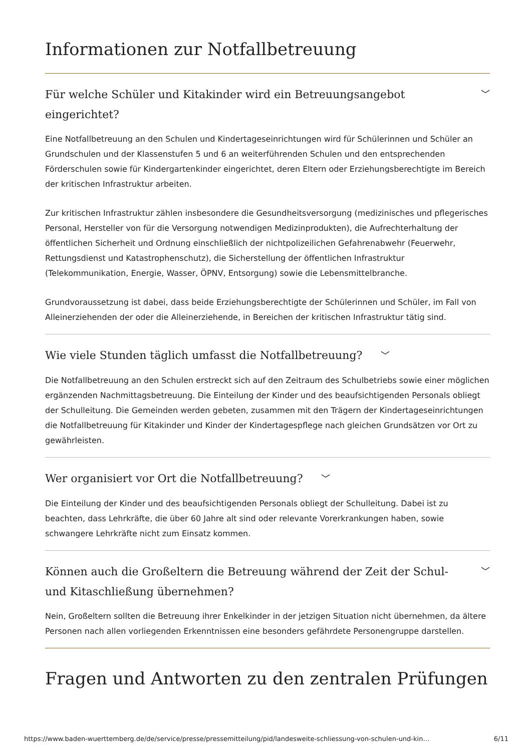Informationen zur Notfallbetreuung
Für welche Schüler und Kitakinder wird ein Betreuungsangebot eingerichtet? ﹀
Eine Notfallbetreuung an den Schulen und Kindertageseinrichtungen wird für Schülerinnen und Schüler an Grundschulen und der Klassenstufen 5 und 6 an weiterführenden Schulen und den entsprechenden Förderschulen sowie für Kindergartenkinder eingerichtet, deren Eltern oder Erziehungsberechtigte im Bereich der kritischen Infrastruktur arbeiten.
Zur kritischen Infrastruktur zählen insbesondere die Gesundheitsversorgung (medizinisches und pflegerisches Personal, Hersteller von für die Versorgung notwendigen Medizinprodukten), die Aufrechterhaltung der öffentlichen Sicherheit und Ordnung einschließlich der nichtpolizeilichen Gefahrenabwehr (Feuerwehr, Rettungsdienst und Katastrophenschutz), die Sicherstellung der öffentlichen Infrastruktur (Telekommunikation, Energie, Wasser, ÖPNV, Entsorgung) sowie die Lebensmittelbranche.
Grundvoraussetzung ist dabei, dass beide Erziehungsberechtigte der Schülerinnen und Schüler, im Fall von Alleinerziehenden der oder die Alleinerziehende, in Bereichen der kritischen Infrastruktur tätig sind.
Wie viele Stunden täglich umfasst die Notfallbetreuung? ﹀
Die Notfallbetreuung an den Schulen erstreckt sich auf den Zeitraum des Schulbetriebs sowie einer möglichen ergänzenden Nachmittagsbetreuung. Die Einteilung der Kinder und des beaufsichtigenden Personals obliegt der Schulleitung. Die Gemeinden werden gebeten, zusammen mit den Trägern der Kindertageseinrichtungen die Notfallbetreuung für Kitakinder und Kinder der Kindertagespflege nach gleichen Grundsätzen vor Ort zu gewährleisten.
Wer organisiert vor Ort die Notfallbetreuung? ﹀
Die Einteilung der Kinder und des beaufsichtigenden Personals obliegt der Schulleitung. Dabei ist zu beachten, dass Lehrkräfte, die über 60 Jahre alt sind oder relevante Vorerkrankungen haben, sowie schwangere Lehrkräfte nicht zum Einsatz kommen.
Können auch die Großeltern die Betreuung während der Zeit der Schul- und Kitaschließung übernehmen? ﹀
Nein, Großeltern sollten die Betreuung ihrer Enkelkinder in der jetzigen Situation nicht übernehmen, da ältere Personen nach allen vorliegenden Erkenntnissen eine besonders gefährdete Personengruppe darstellen.
Fragen und Antworten zu den zentralen Prüfungen
https://www.baden-wuerttemberg.de/de/service/presse/pressemitteilung/pid/landesweite-schliessung-von-schulen-und-kin… 6/11